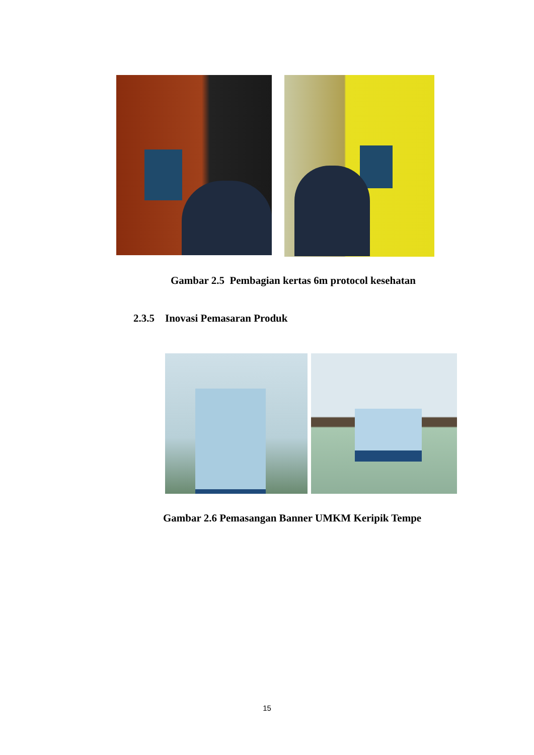Gambar 2.5 Pembagian kertas 6m protocol kesehatan
2.3.5 Inovasi Pemasaran Produk
Gambar 2.6 Pemasangan Banner UMKM Keripik Tempe
15